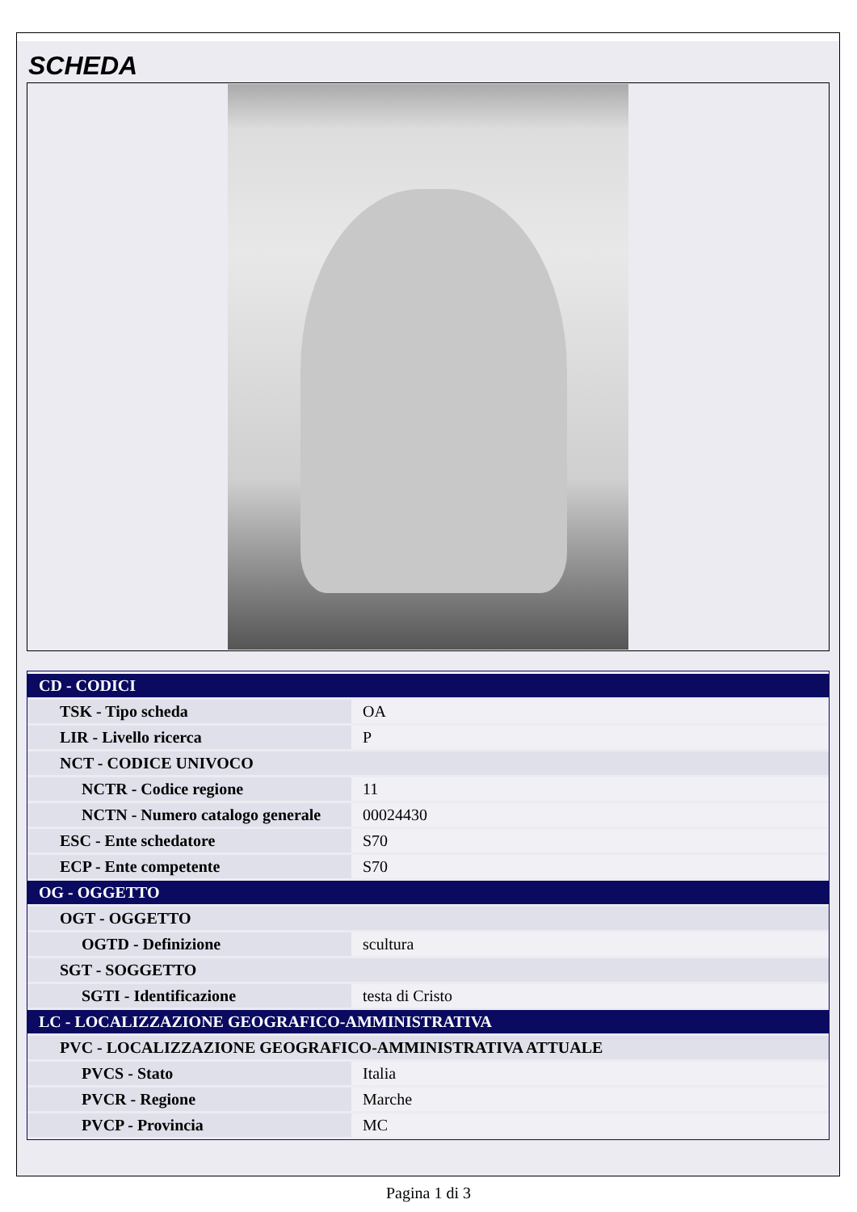SCHEDA
| CD - CODICI | |
| TSK - Tipo scheda | OA |
| LIR - Livello ricerca | P |
| NCT - CODICE UNIVOCO | |
| NCTR - Codice regione | 11 |
| NCTN - Numero catalogo generale | 00024430 |
| ESC - Ente schedatore | S70 |
| ECP - Ente competente | S70 |
| OG - OGGETTO | |
| OGT - OGGETTO | |
| OGTD - Definizione | scultura |
| SGT - SOGGETTO | |
| SGTI - Identificazione | testa di Cristo |
| LC - LOCALIZZAZIONE GEOGRAFICO-AMMINISTRATIVA | |
| PVC - LOCALIZZAZIONE GEOGRAFICO-AMMINISTRATIVA ATTUALE | |
| PVCS - Stato | Italia |
| PVCR - Regione | Marche |
| PVCP - Provincia | MC |
Pagina 1 di 3